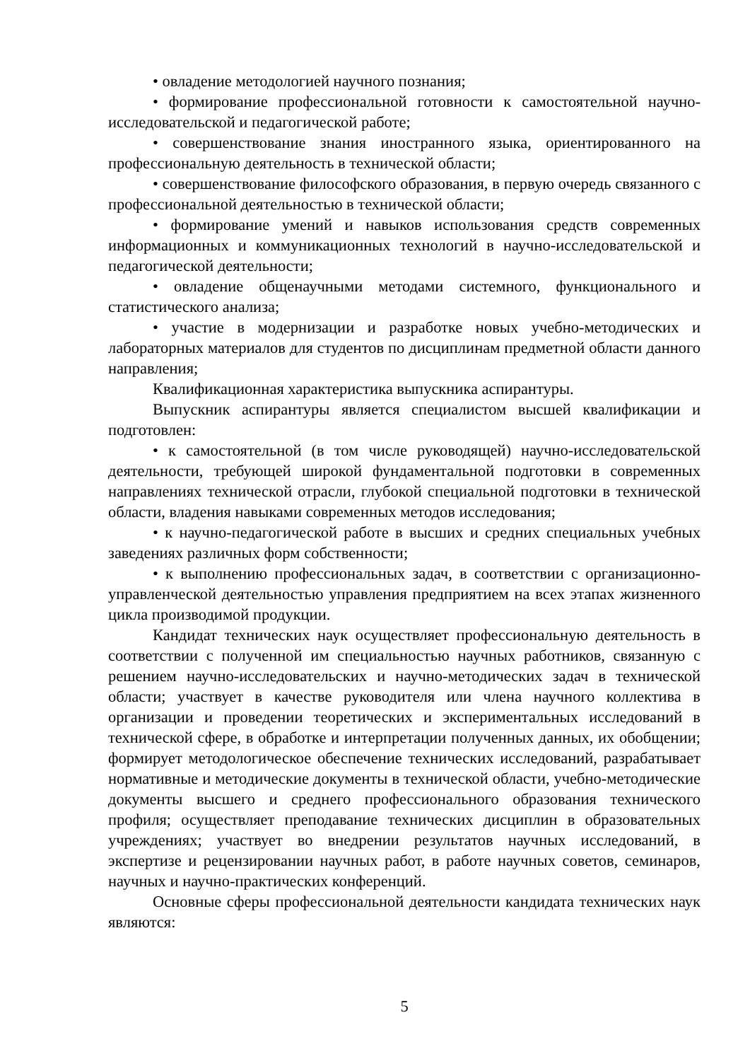• овладение методологией научного познания;
• формирование профессиональной готовности к самостоятельной научно-исследовательской и педагогической работе;
• совершенствование знания иностранного языка, ориентированного на профессиональную деятельность в технической области;
• совершенствование философского образования, в первую очередь связанного с профессиональной деятельностью в технической области;
• формирование умений и навыков использования средств современных информационных и коммуникационных технологий в научно-исследовательской и педагогической деятельности;
• овладение общенаучными методами системного, функционального и статистического анализа;
• участие в модернизации и разработке новых учебно-методических и лабораторных материалов для студентов по дисциплинам предметной области данного направления;
Квалификационная характеристика выпускника аспирантуры.
Выпускник аспирантуры является специалистом высшей квалификации и подготовлен:
• к самостоятельной (в том числе руководящей) научно-исследовательской деятельности, требующей широкой фундаментальной подготовки в современных направлениях технической отрасли, глубокой специальной подготовки в технической области, владения навыками современных методов исследования;
• к научно-педагогической работе в высших и средних специальных учебных заведениях различных форм собственности;
• к выполнению профессиональных задач, в соответствии с организационно-управленческой деятельностью управления предприятием на всех этапах жизненного цикла производимой продукции.
Кандидат технических наук осуществляет профессиональную деятельность в соответствии с полученной им специальностью научных работников, связанную с решением научно-исследовательских и научно-методических задач в технической области; участвует в качестве руководителя или члена научного коллектива в организации и проведении теоретических и экспериментальных исследований в технической сфере, в обработке и интерпретации полученных данных, их обобщении; формирует методологическое обеспечение технических исследований, разрабатывает нормативные и методические документы в технической области, учебно-методические документы высшего и среднего профессионального образования технического профиля; осуществляет преподавание технических дисциплин в образовательных учреждениях; участвует во внедрении результатов научных исследований, в экспертизе и рецензировании научных работ, в работе научных советов, семинаров, научных и научно-практических конференций.
Основные сферы профессиональной деятельности кандидата технических наук являются:
5